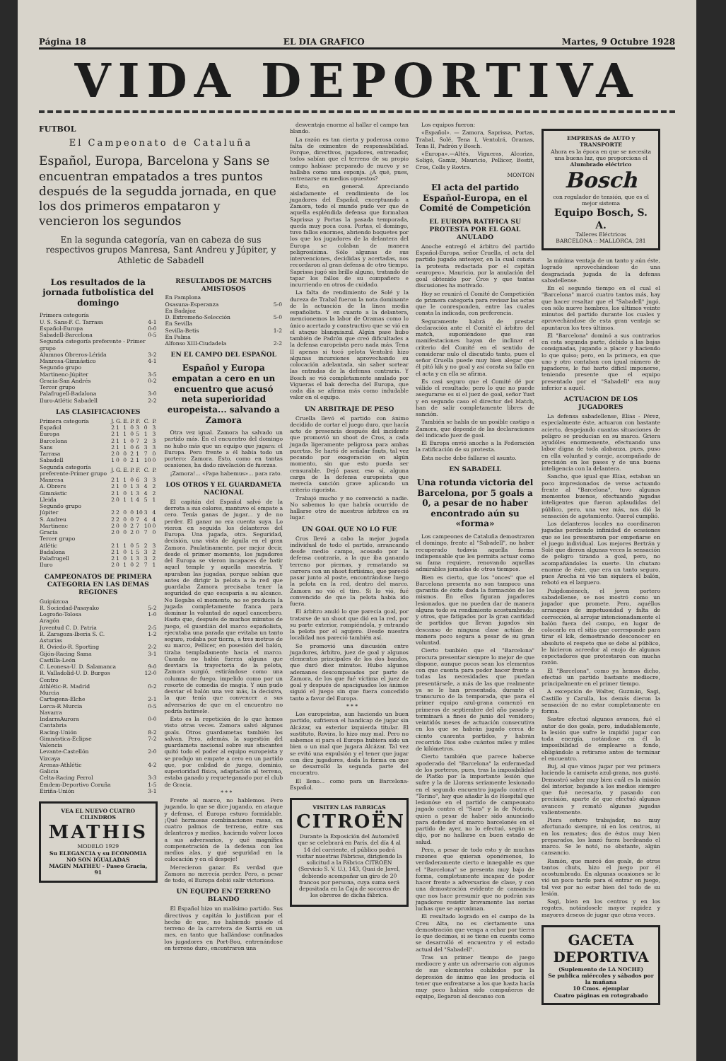Página 18 EL DIA GRAFICO Martes, 9 Octubre 1928
VIDA DEPORTIVA
FUTBOL
El Campeonato de Cataluña
Español, Europa, Barcelona y Sans se encuentran empatados a tres puntos después de la segudda jornada, en que los dos primeros empataron y vencieron los segundos
En la segunda categoría, van en cabeza de sus respectivos grupos Manresa, Sant Andreu y Júpiter, y Athletic de Sabadell
Los resultados de la jornada futbolística del domingo
| Primera categoría | |
| --- | --- |
| U. S. Sans-F. C. Tarrasa | 4-1 |
| Español-Europa | 0-0 |
| Sabadell-Barcelona | 0-5 |
| Segunda categoría preferente - Primer grupo | |
| Alumnos Obreros-Lérida | 3-2 |
| Manresa-Gimnástico | 4-1 |
| Segundo grupo | |
| Martinenc-Júpiter | 3-5 |
| Gracia-San Andrés | 0-2 |
| Tercer grupo | |
| Palafrugell-Badalona | 3-0 |
| Iluro-Atlétic Sabadell | 2-2 |
LAS CLASIFICACIONES
| Primera categoría | J. | G. | E. | P. | F. | C. | P. |
| --- | --- | --- | --- | --- | --- | --- | --- |
| Español | 2 | 1 | 1 | 0 | 3 | 0 | 3 |
| Europa | 2 | 1 | 1 | 0 | 5 | 1 | 3 |
| Barcelona | 2 | 1 | 1 | 0 | 7 | 2 | 3 |
| Sans | 2 | 1 | 1 | 0 | 6 | 3 | 3 |
| Tarrasa | 2 | 0 | 0 | 2 | 1 | 7 | 0 |
| Sabadell | 1 | 0 | 0 | 2 | 1 | 10 | 0 |
| Segunda categoría preferente-Primer grupo | J. | G. | E. | P. | F. | C. | P. |
| Manresa | 2 | 1 | 1 | 0 | 6 | 3 | 3 |
| A. Obrers | 2 | 1 | 0 | 1 | 3 | 4 | 2 |
| Gimnástic | 2 | 1 | 0 | 1 | 3 | 4 | 2 |
| Lleida | 2 | 0 | 1 | 1 | 4 | 5 | 1 |
| Segundo grupo | | | | | | | |
| Júpiter | 2 | 2 | 0 | 0 | 10 | 3 | 4 |
| S. Andreu | 2 | 2 | 0 | 0 | 7 | 4 | 4 |
| Martinenc | 2 | 0 | 0 | 2 | 7 | 10 | 0 |
| Gracia | 2 | 0 | 0 | 2 | 0 | 7 | 0 |
| Tercer grupo | | | | | | | |
| Atlétic | 2 | 1 | 1 | 0 | 5 | 2 | 3 |
| Badalona | 2 | 1 | 0 | 1 | 5 | 3 | 2 |
| Palafrugell | 2 | 1 | 0 | 1 | 3 | 3 | 2 |
| Iluro | 2 | 0 | 1 | 0 | 2 | 7 | 1 |
CAMPEONATOS DE PRIMERA CATEGORIA EN LAS DEMAS REGIONES
| Guipúzcoa | |
| --- | --- |
| R. Sociedad-Pasayako | 5-2 |
| Logroño-Tolosa | 1-0 |
| Aragón | |
| Juventud C. D. Patria | 2-5 |
| R. Zaragoza-Iberia S. C. | 1-2 |
| Asturias | |
| R. Oviedo-R. Sporting | 2-2 |
| Gijón-Racing Sama | 3-1 |
| Castilla-León | |
| C. Leonesa-U. D. Salamanca | 9-0 |
| R. Valladolid-U. D. Burgos | 12-0 |
| Centro | |
| Athlétic-R. Madrid | 0-2 |
| Murcia | |
| Cartagena-Elche | 2-1 |
| Lorca-R Murcia | 0-5 |
| Navarra | |
| IndarraAurora | 0-0 |
| Cantabria | |
| Racing-Unión | 8-2 |
| Gimnástica-Eclipse | 7-2 |
| Valencia | |
| Levante-Castellón | 2-0 |
| Vizcaya | |
| Arenas-Athlétic | 4-2 |
| Galicia | |
| Celta-Racing Ferrol | 3-3 |
| Emdem-Deportivo Coruña | 1-5 |
| Eiriña-Unión | 3-1 |
VEA EL NUEVO CUATRO CILINDROS
MATHIS
MODELO 1929
Su ELEGANCIA y su ECONOMIA NO SON IGUALADAS
MAGIN MATHEU - Paseo Gracia, 91
RESULTADOS DE MATCHS AMISTOSOS
| En Pamplona | |
| --- | --- |
| Osasuna-Esperanza | 5-0 |
| En Badajoz | |
| D. Extremeño-Selección | 5-0 |
| En Sevilla | |
| Sevilla-Betis | 1-2 |
| En Palma | |
| Alfonso XIII-Ciudadela | 2-2 |
EN EL CAMPO DEL ESPAÑOL
Español y Europa empatan a cero en un encuentro que acusó neta superioridad europeista... salvando a Zamora
Otra vez igual. Zamora ha salvado un partido más. En el encuentro del domingo no hubo más que un equipo que jugara: el Europa. Pero frente a él había todo un portero: Zamora. Esto, como en tantas ocasiones, ha dado nivelación de fuerzas.
¡Zamora!... «Papa habemus»... para rato.
LOS OTROS Y EL GUARDAMETA NACIONAL
El capitán del Español salvó de la derrota a sus colores, mantuvo el empate a cero. Tenía ganas de jugar... y de no perder. El ganar no era cuenta suya. Lo vieron en seguida los delanteros del Europa. Una jugada, otra. Seguridad, decisión, una vista de águila en el gran Zamora. Paulatinamente, por mejor decir, desde el primer momento, los jugadores del Europa se vieron incapaces de batir aquel temple y aquella maestría. Y apuraban las jugadas, porque sabían que antes de dirigir la pelota a la red que guardaba Zamora precisaba tener la seguridad de que escaparía a su alcance. No llegaba el momento, no se producía la jugada completamente franca para dominar la voluntad de aquel cancerbero. Hasta que, después de muchos minutos de juego, el guardián del marco españolista, ejecutaba una parada que evitaba un tanto seguro, rodaba por tierra, a tres metros de su marco, Pellicer, en posesión del balón, tiraba templadamente hacia el marco. Cuando no había fuerza alguna que desviara la trayectoria de la pelota, Zamora surgió, estirándose como una columna de fuego, impelido como por un resorte de comedia de magia. Y aún pudo desviar el balón una vez más, la decisiva, la que tenía que convencer a sus adversarios de que en el encuentro no podría batírsele.
Esto es la repetición de lo que hemos visto otras veces. Zamora salvó algunos goals. Otros guardametas también los salvan. Pero, además, la sugestión del guardameta nacional sobre sus atacantes quitó todo el poder al equipo europeista y se produjo un empate a cero en un partido que, por calidad de juego, dominio, superioridad física, adaptación al terreno, estaba ganado y requeteganado por el club de Gracia.
* * *
Frente al marco, no hablemos. Pero jugando, lo que se dice jugando, en ataque y defensa, el Europa estuvo formidable. ¡Qué hermosas combinaciones rasas, en cuatro palmos de terreno, entre sus delanteros y medios, haciendo volver locos a sus adversarios, y qué magnífica compenetración de la defensa con los medios alas, y qué seguridad en la colocación y en el despeje!
Merecieron ganar. Es verdad que Zamora no merecía perder. Pero, a pesar de todo, el Europa debió salir victorioso.
UN EQUIPO EN TERRENO BLANDO
El Español hizo un malísimo partido. Sus directivos y capitán lo justifican por el hecho de que, no habiendo pisado el terreno de la carretera de Sarriá en un mes, en tanto que hallándose confinados los jugadores en Port-Bou, entrenándose en terreno duro, encontraron una
desventaja enorme al hallar el campo tan blando.
La razón es tan cierta y poderosa como falta de eximentes de responsabilidad. Porque, directivos, jugadores, entrenador, todos sabían que el terreno de su propio campo habíase preparado de nuevo y se hallaba como una esponja. ¿A qué, pues, entrenarse en medios opuestos?
Esto, en general. Apreciando aisladamente el rendimiento de los jugadores del Español, exceptuando a Zamora, todo el mundo pudo ver que de aquella espléndida defensa que formaban Saprissa y Portas la pasada temporada, queda muy poca cosa. Portas, el domingo, tuvo fallos enormes, abriendo boquetes por los que los jugadores de la delantera del Europa se colaban de manera peligrosísima. Sólo algunas de sus intervenciones, decididas y acertadas, nos recordaron al gran defensa de otro tiempo. Saprissa jugó sin brillo alguno, tratando de tapar los fallos de su compañero e incurriendo en otros de cuidado.
La falta de rendimiento de Solé y la dureza de Trabal fueron la nota dominante de la actuación de la línea media españolista. Y en cuanto a la delantera, mencionemos la labor de Oramas como lo único acertado y constructivo que se vió en el ataque blanquiazul. Algún pase hubo también de Padrón que creó dificultades a la defensa europeista pero nada más. Tena II apenas si tocó pelota Ventolrá hizo algunas incursiones aprovechando su colocación adelantada, sin saber sortear las entradas de la defensa contraria. Y Bosch se vió completamente anulado por Vigueras el bak derecha del Europa, que cada día se afirma más como indudable valor en el equipo.
UN ARBITRAJE DE PESO
Cruella llevó el partido con ánimo decidido de cortar el juego duro, que hacía acto de presencia después del incidente que promovió un shoot de Cros, a cada jugada ligeramente peligrosa para ambas puertas. Se hartó de señalar fauts, tal vez pecando por exageración en algún momento, sin que esto pueda ser censurable. Dejó pasar, eso sí, alguna carga de la defensa europeista que merecía sanción grave aplicando un criterio rigorista.
Trabajó mucho y no convenció a nadie. No sabemos lo que habría ocurrido de hallarse otro de nuestros árbitros en su lugar.
UN GOAL QUE NO LO FUE
Cros llevó a cabo la mejor jugada individual de todo el partido, arrancando desde medio campo, acosado por la defensa contraria, a la que iba ganando terreno por piernas, y rematando su carrera con un shoot fortísimo, que pareció pasar junto al poste, encontrándose luego la pelota en la red, dentro del marco. Zamora no vió el tiro. Si lo vió, fué convencido de que la pelota había ido fuera.
El árbitro anuló lo que parecía goal, por tratarse de un shoot que dió en la red, por su parte exterior, rompiéndola, y entrando la pelota por el agujero. Desde nuestra localidad nos pareció también así.
Se promovió una discusión entre jugadores, árbitro, juez de goal y algunos elementos principales de los dos bandos, que duró diez minutos. Hubo algunos ademanes descompasados por parte de Zamora, de los que fué víctima el juez de goal y después de apaciguados los ánimos siguió el juego sin que fuera concedido tanto a favor del Europa.
* * *
Los europeistas, aun haciendo un buen partido, sufrieron el handicap de jugar sin Alcázar, su exterior izquierda titular. El sustituto, Rovira, lo hizo muy mal. Pero no sabemos si para el Europa hubiera sido un bien o un mal que jugara Alcázar. Tal vez se evitó una expulsión y el tener que jugar con diez jugadores, dada la forma en que se desarrolló la segunda parte del encuentro.
El lleno... como para un Barcelona-Español.
VISITEN LAS FABRICAS
CITROËN
Durante la Exposición del Automóvil que se celebrará en París, del día 4 al 14 del corriente, el público podrá visitar nuestras Fábricas, dirigiendo la solicitud a la Fábrica CITROEN (Servicio S. V. U.), 143, Quai de Javel, debiendo acompañar un giro de 20 francos por persona, cuya suma será depositada en la Caja de socorros de los obreros de dicha fábrica.
Los equipos fueron:
«Español». — Zamora, Saprissa, Portas, Trabal, Solé, Tena I, Ventolrá, Oramas, Tena II, Padrón y Bosch.
«Europa».—Altés, Vigueras, Alcoriza, Soligó, Gamiz, Mauricio, Pellicer, Bestit, Cros, Colls y Rovira.
MONTON
El acta del partido Español-Europa, en el Comité de Competición
EL EUROPA RATIFICA SU PROTESTA POR EL GOAL ANULADO
Anoche entregó el árbitro del partido Español-Europa, señor Cruella, el acta del partido jugado anteayer, en la cual consta la protesta redactada por el capitán «europeo», Mauricio, por la anulación del goal obtenido por Cros y que tantas discusiones ha motivado.
Hoy se reunirá el Comité de Competición de primera categoría para revisar las actas que le conresponden, entre las cuales consta la indicada, con preferencia.
Seguramente habrá de prestar declaración ante el Comité el árbitro del match, suponiéndose que sus manifestaciones hayan de inclinar el criterio del Comité en el sentido de considerar nulo el discutido tanto, pues el señor Cruella puede muy bien alegar que él pitó kik y no goal y así consta su fallo en el acta y en ella se afirma.
Es casi seguro que el Comité dé por válido el resultado; pero lo que no puede asegurarse es si el juez de goal, señor Yust y en segundo caso el director del Match, han de salir completamente libres de sanción.
También se habla de un posible castigo a Zamora, que depende de las declaraciones del indicado juez de goal.
El Europa envió anoche a la Federación la ratificación de su protesta.
Esta noche debe fallarse el asunto.
EN SABADELL
Una rotunda victoria del Barcelona, por 5 goals a 0, a pesar de no haber encontrado aún su «forma»
Los campeones de Cataluña demostraron el domingo, frente al "Sabadell", no haber recuperado todavía aquella forma indispensable que les permita actuar como su fama requiere, renovando aquellas admirables jornadas de otros tiempos.
Bien es cierto, que los "onces" que el Barcelona presenta no son tampoco una garantía de éxito dada la formación de los mismos. En ellos figuran jugadores lesionados, que no pueden dar de manera alguna todo su rendimiento acostumbrado; y otros, que fatigados por la gran cantidad de partidos que llevan jugados sin descanso de ninguna clase actúan de manera poco segura a pesar de su gran voluntad.
Cierto también que el "Barcelona" procura presentar siempre lo mejor de que dispone, aunque pocos sean los elementos con que cuenta para poder hacer frente a todas las necesidades que puedan presentársele, a más de las que realmente ya se le han presentado, durante el transcurso de la temporada, que para el primer equipo azul-grana comenzó en primeros de septiembre del año pasado y terminará a fines de junio del venidero; veintidós meses de actuación consecutiva en los que se habrán jugado cerca de ciento cuarenta partidos, y habrán recorrido Dios sabe cuántos miles y miles de kilómetros.
Cierto también que parece haberse apoderado del "Barcelona" la enfermedad de los porteros, pues, tras la imposibilidad de Platko por la importante lesión que sufre y la de Llorens seriamente lesionado en el segundo encuentro jugado contra el "Torino", hay que añadir la de Hospital que lesionóse en el partido de campeonato jugado contra el "Sans" y la de Notario, quien a pesar de haber sido anunciado para defender el marco barcelonés en el partido de ayer, no lo efectuó, según se dijo, por no hallarse en buen estado de salud.
Pero, a pesar de todo esto y de muchas razones que quieran oponérsenos, lo verdaderamente cierto e innegable es que el "Barcelona" se presenta muy bajo de forma, completamente incapaz de poder hacer frente a adversarios de clase, y con una demostración evidente de cansancio que nos hace presumir que no podrán sus jugadores resistir bravamente las serias luchas que se aproximan.
El resultado logrado en el campo de la Creu Alta, no es ciertamente una demostración que venga a echar por tierra lo que decimos, si se tiene en cuenta como se desarrolló el encuentro y el estado actual del "Sabadell".
Tras un primer tiempo de juego mediocre y ante un adversario con algunos de sus elementos cohibidos por la depresión de ánimo que les producía el tener que enfrentarse a los que hasta hacía muy poco habían sido compañeros de equipo, llegaron al descanso con
EMPRESAS de AUTO y TRANSPORTE
Ahora es la época en que se necesita una buena luz, que proporciona el
Alumbrado eléctrico
Bosch
con regulador de tensión, que es el mejor sistema
Equipo Bosch, S. A.
Talleres Eléctricos
BARCELONA :: MALLORCA, 281
la mínima ventaja de un tanto y aún éste, logrado aprovechándose de una desgraciada jugada de la defensa sabadellense.
En el segundo tiempo en el cual el "Barcelona" marcó cuatro tantos más, hay que hacer resaltar que el "Sabadell" jugó, con sólo nueve hombres, los últimos veinte minutos del partido durante los cuales y aprovechándose de esta gran ventaja se apuntaron los tres últimos.
El "Barcelona" dominó a sus contrarios en esta segunda parte, debido a las bajas consignadas, jugando a placer y haciendo lo que quiso; pero, en la primera, en que uno y otro contaban con igual número de jugadores, le fué harto difícil imponerse, teniendo presente que el equipo presentado por el "Sabadell" era muy inferior a aquél.
ACTUACION DE LOS JUGADORES
La defensa sabadellense, Elías - Pérez, especialmente éste, actuaron con bastante acierto, despejando cuantas situaciones de peligro se producían en su marco. Griera ayudóles enormemente, efectuando una labor digna de toda alabanza, pues, puso en ella voluntad y coraje, acompañado de precisión en los pases y de una buena inteligencia con la delantera.
Sancho, que igual que Elías, estaban un poco impresionados de verse actuando frente al "Barcelona", tuvo algunos momentos buenos, efectuando jugadas inteligentes que fueron aplaudidas del público, pero, una vez más, nos dió la sensación de agotamiento. Querol cumplió.
Los delanteros locales no coordinaron jugadas perdiendo infinidad de ocasiones que se les presentaron por empeñarse en el juego individual. Los mejores Bertrán y Solé que dieron algunas veces la sensación de peligro tirando a goal, pero, no acompañándoles la suerte. Un chutazo enorme de éste, que era un tanto seguro, pues Arocha ni vió tan siquiera el balón, rebotó en el larguero.
Puigdoménech, el joven portero sabadellense, se nos mostró como un jugador que promete. Pero, aquéllos arranques de impetuosidad y falta de corrección, al arrojar intencionadamente el balón fuera del campo, en lugar de colocarlo en el sitio que corresponde para tirar el kik, demostrando desconocer en absoluto el respeto que se debe al público, le hicieron acreedor al enojo de algunos espectadores que protestaron con mucha razón.
El "Barcelona", como ya hemos dicho, efectuó un partido bastante mediocre, principalmente en el primer tiempo.
A excepción de Walter, Guzmán, Sagi, Castillo y Carulla, los demás dieron la sensación de no estar completamente en forma.
Sastre efectuó algunos avances, fué el autor de dos goals, pero, indudablemente, la lesión que sufre le impidió jugar con toda energía, notándose en él la imposibilidad de emplearse a fondo, obligándole a retirarse antes de terminar el encuentro.
Buj, al que vimos jugar por vez primera luciendo la camiseta azul-grana, nos gustó. Demostró saber muy bien cuál es la misión del interior, bajando a los medios siempre que fué necesario, y pasando con precisión, aparte de que efectuó algunos avances y remató algunas jugadas valientemente.
Piera estuvo trabajador, no muy afortunado siempre, ni en los centros, ni en los remates; dos de éstos muy bien preparados, los lanzó fuera bordeando el marco. Se le notó, no obstante, algún cansancio.
Ramón, que marcó dos goals, de otros tantos chuts, hizo el juego por él acostumbrado. En algunas ocasiones se le vió un poco tardo para el entrar en juego, tal vez por no estar bien del todo de su lesión.
Sagi, bien en los centros y en los regates, notándosele mayor rapidez y mayores deseos de jugar que otras veces.
GACETA DEPORTIVA
(Suplemento de LA NOCHE)
Se publica miércoles y sábados por la mañana
10 Cmos. ejemplar
Cuatro páginas en rotograbado